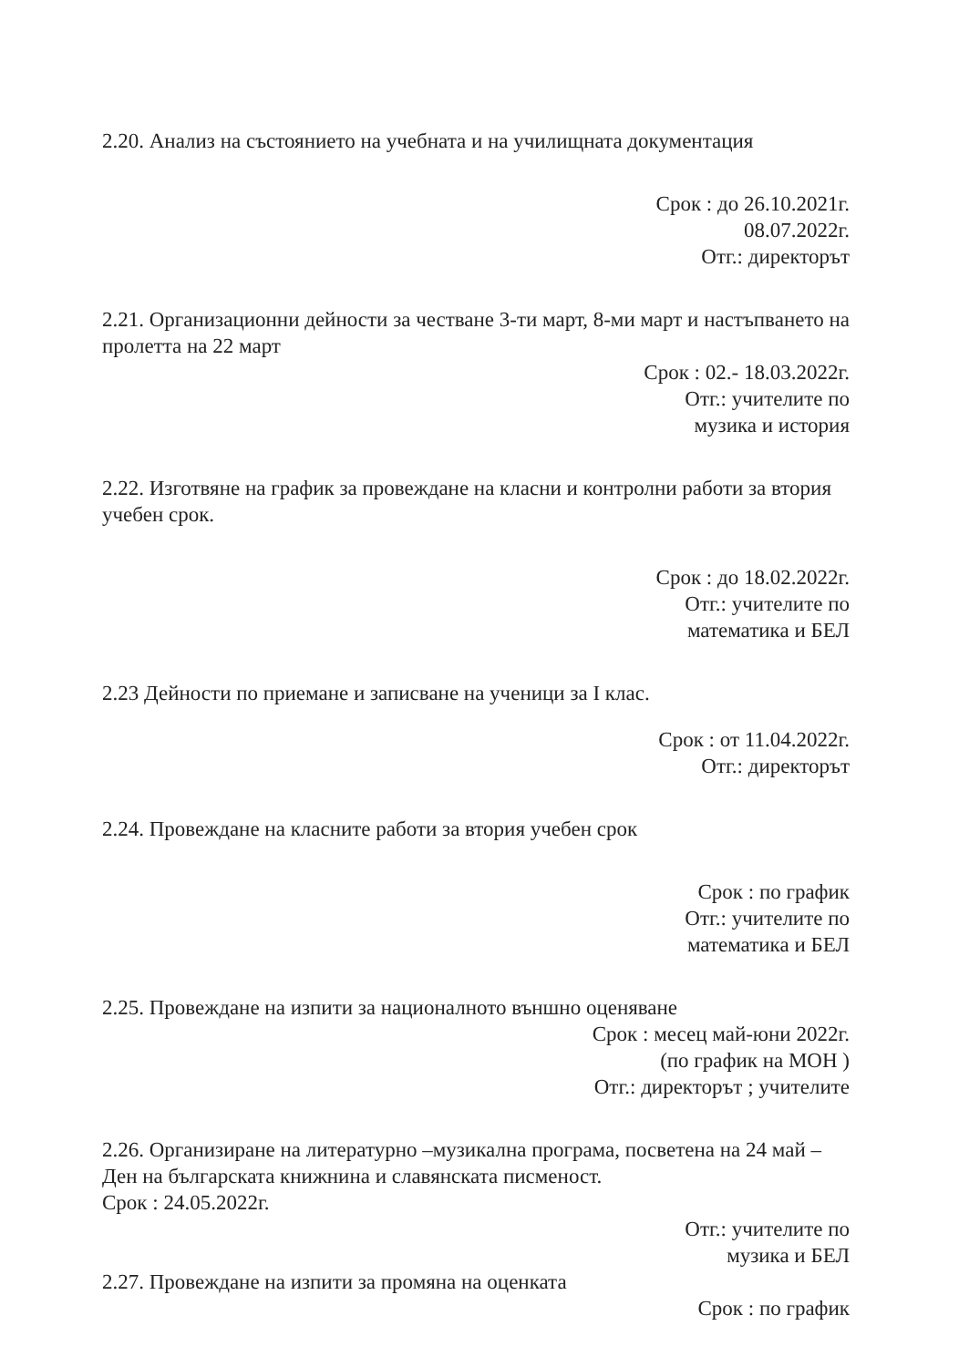2.20. Анализ на състоянието на учебната и на училищната документация
Срок : до 26.10.2021г.
08.07.2022г.
Отг.: директорът
2.21. Организационни дейности за честване 3-ти март, 8-ми март и настъпването на пролетта на 22 март
Срок : 02.- 18.03.2022г.
Отг.: учителите по
музика и история
2.22. Изготвяне на график за провеждане на класни и контролни работи за втория учебен срок.
Срок : до 18.02.2022г.
Отг.: учителите по
математика и БЕЛ
2.23 Дейности по приемане и записване на ученици за I клас.
Срок : от 11.04.2022г.
Отг.: директорът
2.24. Провеждане на класните работи за втория учебен срок
Срок : по график
Отг.: учителите по
математика и БЕЛ
2.25. Провеждане на изпити за националното външно оценяване
Срок : месец май-юни 2022г.
(по график на МОН )
Отг.: директорът ; учителите
2.26. Организиране на литературно –музикална програма, посветена на 24 май – Ден на българската книжнина и славянската писменост.
Срок : 24.05.2022г.
Отг.: учителите по
музика и БЕЛ
2.27. Провеждане на изпити за промяна на оценката
Срок : по график